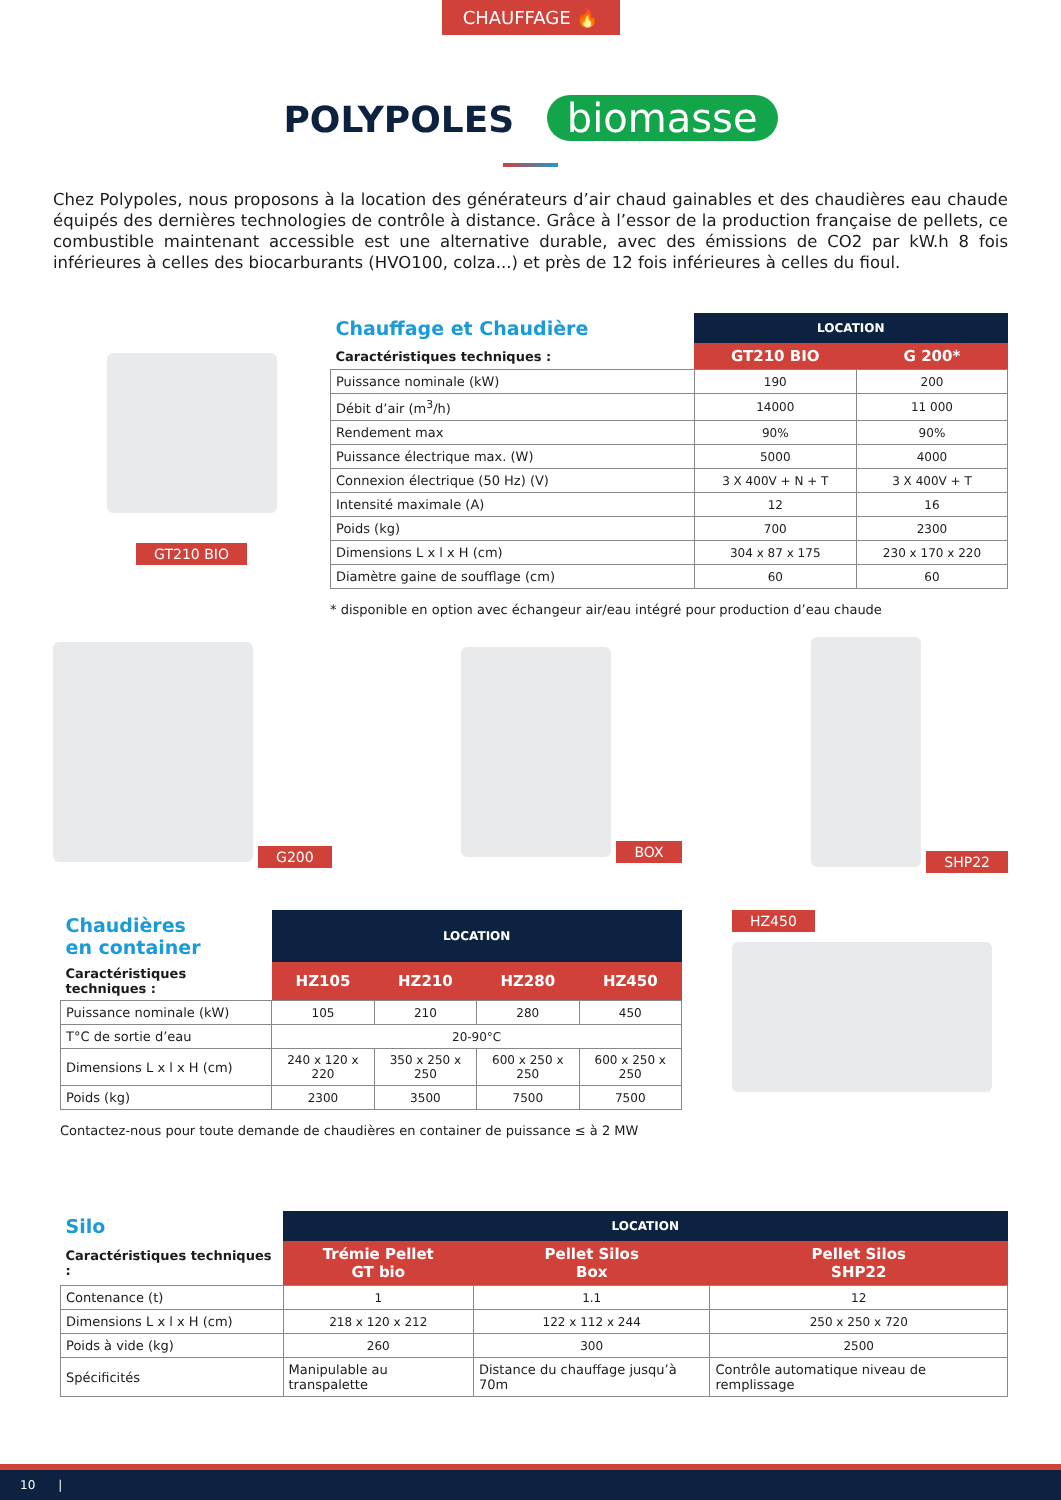CHAUFFAGE 🔥
POLYPOLES biomasse
Chez Polypoles, nous proposons à la location des générateurs d’air chaud gainables et des chaudières eau chaude équipés des dernières technologies de contrôle à distance. Grâce à l’essor de la production française de pellets, ce combustible maintenant accessible est une alternative durable, avec des émissions de CO2 par kW.h 8 fois inférieures à celles des biocarburants (HVO100, colza...) et près de 12 fois inférieures à celles du fioul.
GT210 BIO
| Chauffage et Chaudière | LOCATION | |
| Caractéristiques techniques : | GT210 BIO | G 200* |
| Puissance nominale (kW) | 190 | 200 |
| Débit d’air (m<sup>3</sup>/h) | 14000 | 11 000 |
| Rendement max | 90% | 90% |
| Puissance électrique max. (W) | 5000 | 4000 |
| Connexion électrique (50 Hz) (V) | 3 X 400V + N + T | 3 X 400V + T |
| Intensité maximale (A) | 12 | 16 |
| Poids (kg) | 700 | 2300 |
| Dimensions L x l x H (cm) | 304 x 87 x 175 | 230 x 170 x 220 |
| Diamètre gaine de soufflage (cm) | 60 | 60 |
* disponible en option avec échangeur air/eau intégré pour production d’eau chaude
G200 BOX SHP22
| Chaudières en container | LOCATION | | | |
| Caractéristiques techniques : | HZ105 | HZ210 | HZ280 | HZ450 |
| Puissance nominale (kW) | 105 | 210 | 280 | 450 |
| T°C de sortie d’eau | 20-90°C | | | |
| Dimensions L x l x H (cm) | 240 x 120 x 220 | 350 x 250 x 250 | 600 x 250 x 250 | 600 x 250 x 250 |
| Poids (kg) | 2300 | 3500 | 7500 | 7500 |
Contactez-nous pour toute demande de chaudières en container de puissance ≤ à 2 MW
HZ450
| Silo | LOCATION | | |
| Caractéristiques techniques : | Trémie Pellet GT bio | Pellet Silos Box | Pellet Silos SHP22 |
| Contenance (t) | 1 | 1.1 | 12 |
| Dimensions L x l x H (cm) | 218 x 120 x 212 | 122 x 112 x 244 | 250 x 250 x 720 |
| Poids à vide (kg) | 260 | 300 | 2500 |
| Spécificités | Manipulable au transpalette | Distance du chauffage jusqu’à 70m | Contrôle automatique niveau de remplissage |
10 |